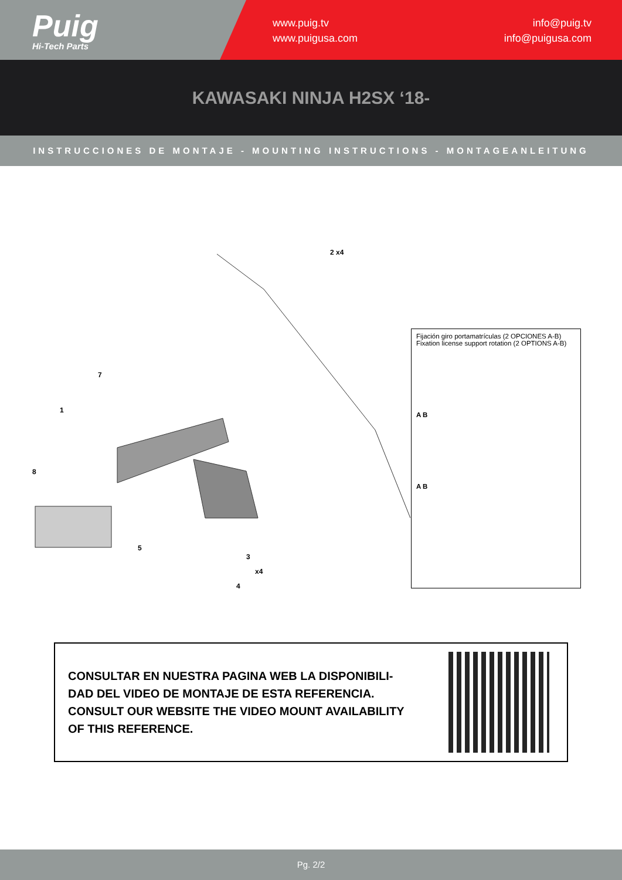Puig
Hi-Tech Parts
www.puig.tv
www.puigusa.com
info@puig.tv
info@puigusa.com
KAWASAKI NINJA H2SX ‘18-
INSTRUCCIONES DE MONTAJE - MOUNTING INSTRUCTIONS - MONTAGEANLEITUNG
2 x4
7
1
8
5
3
x4
4
Fijación giro portamatrículas (2 OPCIONES A-B)
Fixation license support rotation (2 OPTIONS A-B)
A B
A B
CONSULTAR EN NUESTRA PAGINA WEB LA DISPONIBILI-
DAD DEL VIDEO DE MONTAJE DE ESTA REFERENCIA.
CONSULT OUR WEBSITE THE VIDEO MOUNT AVAILABILITY
OF THIS REFERENCE.
Pg. 2/2